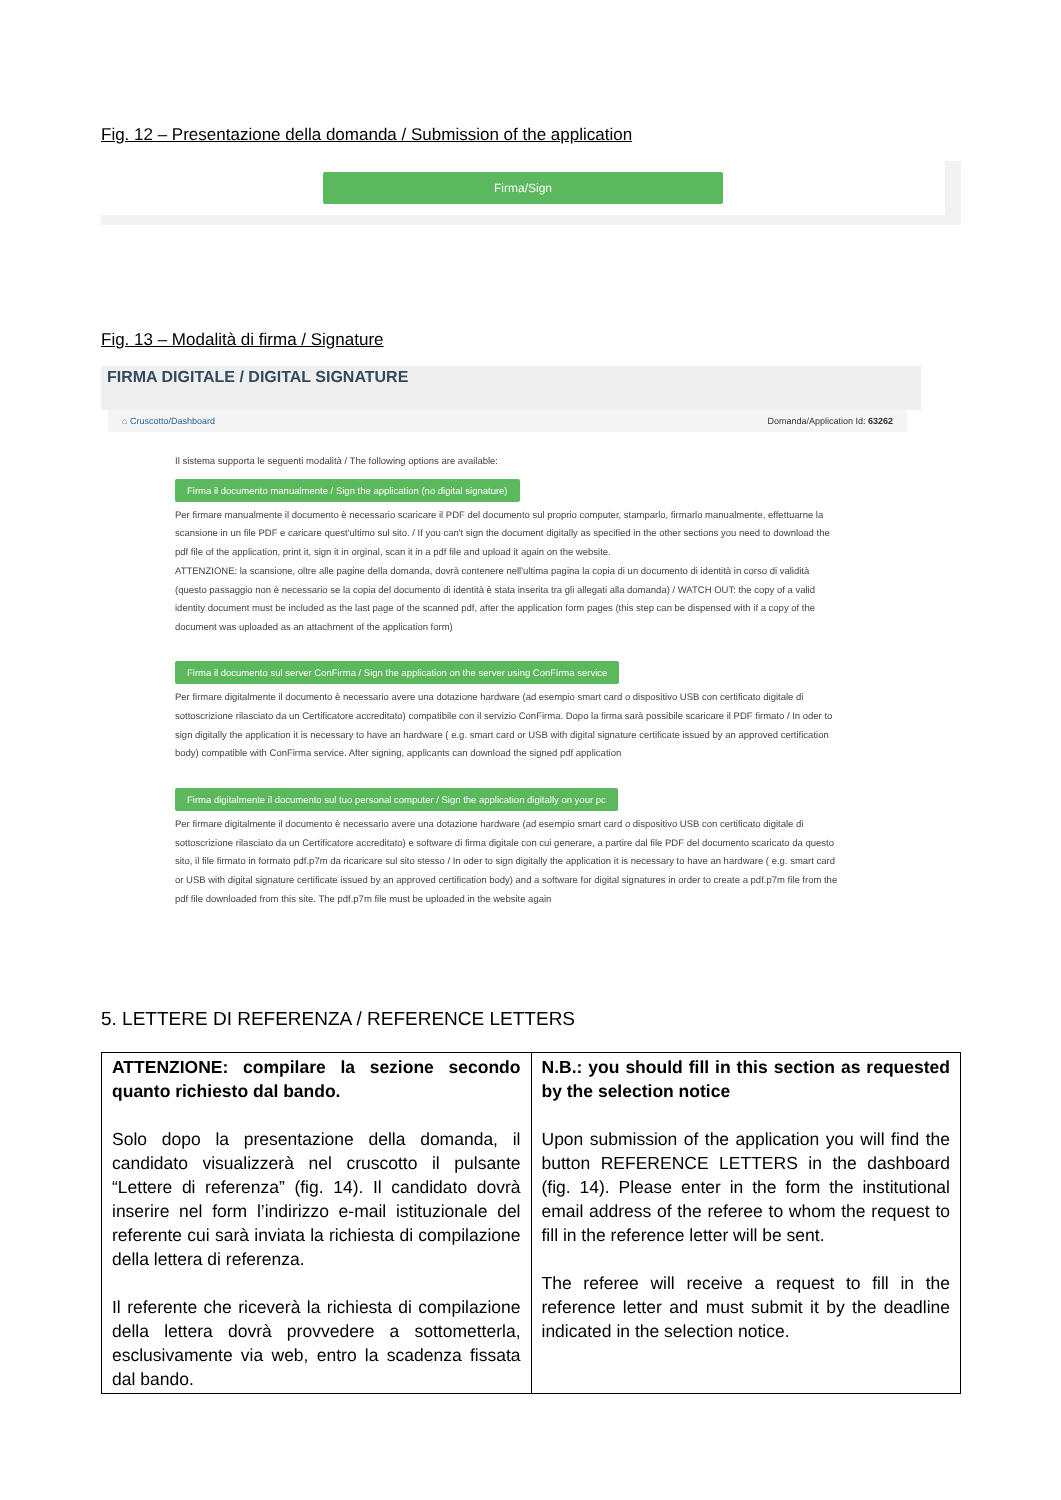Fig. 12 – Presentazione della domanda / Submission of the application
Firma/Sign
Fig. 13 – Modalità di firma / Signature
FIRMA DIGITALE / DIGITAL SIGNATURE
⌂ Cruscotto/Dashboard Domanda/Application Id: 63262
Il sistema supporta le seguenti modalità / The following options are available:
Firma il documento manualmente / Sign the application (no digital signature)
Per firmare manualmente il documento è necessario scaricare il PDF del documento sul proprio computer, stamparlo, firmarlo manualmente, effettuarne la scansione in un file PDF e caricare quest'ultimo sul sito. / If you can't sign the document digitally as specified in the other sections you need to download the pdf file of the application, print it, sign it in orginal, scan it in a pdf file and upload it again on the website.
ATTENZIONE: la scansione, oltre alle pagine della domanda, dovrà contenere nell'ultima pagina la copia di un documento di identità in corso di validità (questo passaggio non è necessario se la copia del documento di identità è stata inserita tra gli allegati alla domanda) / WATCH OUT: the copy of a valid identity document must be included as the last page of the scanned pdf, after the application form pages (this step can be dispensed with if a copy of the document was uploaded as an attachment of the application form)
Firma il documento sul server ConFirma / Sign the application on the server using ConFirma service
Per firmare digitalmente il documento è necessario avere una dotazione hardware (ad esempio smart card o dispositivo USB con certificato digitale di sottoscrizione rilasciato da un Certificatore accreditato) compatibile con il servizio ConFirma. Dopo la firma sarà possibile scaricare il PDF firmato / In oder to sign digitally the application it is necessary to have an hardware ( e.g. smart card or USB with digital signature certificate issued by an approved certification body) compatible with ConFirma service. After signing, applicants can download the signed pdf application
Firma digitalmente il documento sul tuo personal computer / Sign the application digitally on your pc
Per firmare digitalmente il documento è necessario avere una dotazione hardware (ad esempio smart card o dispositivo USB con certificato digitale di sottoscrizione rilasciato da un Certificatore accreditato) e software di firma digitale con cui generare, a partire dal file PDF del documento scaricato da questo sito, il file firmato in formato pdf.p7m da ricaricare sul sito stesso / In oder to sign digitally the application it is necessary to have an hardware ( e.g. smart card or USB with digital signature certificate issued by an approved certification body) and a software for digital signatures in order to create a pdf.p7m file from the pdf file downloaded from this site. The pdf.p7m file must be uploaded in the website again
5. LETTERE DI REFERENZA / REFERENCE LETTERS
| ATTENZIONE: compilare la sezione secondo quanto richiesto dal bando. Solo dopo la presentazione della domanda, il candidato visualizzerà nel cruscotto il pulsante “Lettere di referenza” (fig. 14). Il candidato dovrà inserire nel form l’indirizzo e-mail istituzionale del referente cui sarà inviata la richiesta di compilazione della lettera di referenza. Il referente che riceverà la richiesta di compilazione della lettera dovrà provvedere a sottometterla, esclusivamente via web, entro la scadenza fissata dal bando. | N.B.: you should fill in this section as requested by the selection notice Upon submission of the application you will find the button REFERENCE LETTERS in the dashboard (fig. 14). Please enter in the form the institutional email address of the referee to whom the request to fill in the reference letter will be sent. The referee will receive a request to fill in the reference letter and must submit it by the deadline indicated in the selection notice. |